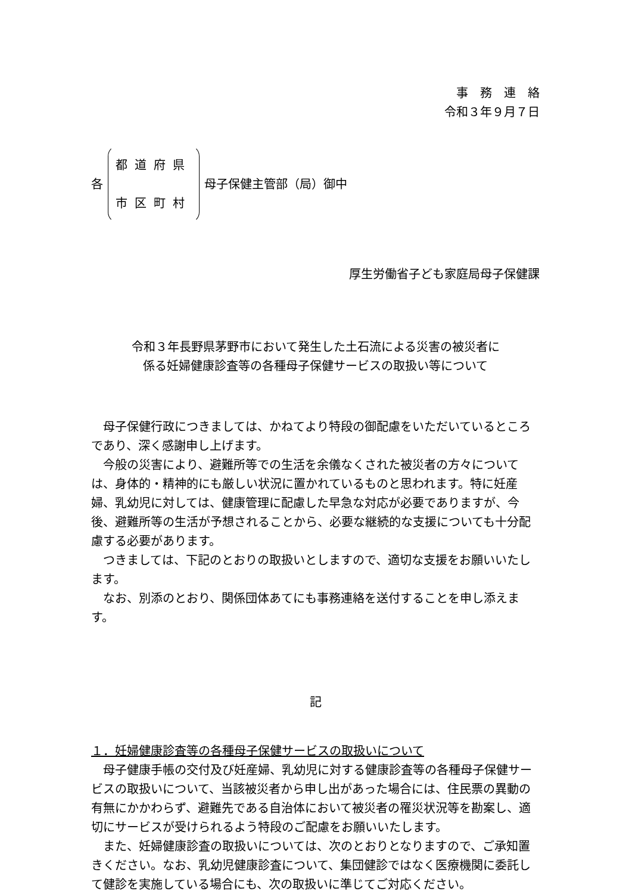事　務　連　絡
令和３年９月７日
各
都道府県
市区町村
母子保健主管部（局）御中
厚生労働省子ども家庭局母子保健課
令和３年長野県茅野市において発生した土石流による災害の被災者に
係る妊婦健康診査等の各種母子保健サービスの取扱い等について
母子保健行政につきましては、かねてより特段の御配慮をいただいているところであり、深く感謝申し上げます。
今般の災害により、避難所等での生活を余儀なくされた被災者の方々については、身体的・精神的にも厳しい状況に置かれているものと思われます。特に妊産婦、乳幼児に対しては、健康管理に配慮した早急な対応が必要でありますが、今後、避難所等の生活が予想されることから、必要な継続的な支援についても十分配慮する必要があります。
つきましては、下記のとおりの取扱いとしますので、適切な支援をお願いいたします。
なお、別添のとおり、関係団体あてにも事務連絡を送付することを申し添えます。
記
１．妊婦健康診査等の各種母子保健サービスの取扱いについて
母子健康手帳の交付及び妊産婦、乳幼児に対する健康診査等の各種母子保健サービスの取扱いについて、当該被災者から申し出があった場合には、住民票の異動の有無にかかわらず、避難先である自治体において被災者の罹災状況等を勘案し、適切にサービスが受けられるよう特段のご配慮をお願いいたします。
また、妊婦健康診査の取扱いについては、次のとおりとなりますので、ご承知置きください。なお、乳幼児健康診査について、集団健診ではなく医療機関に委託して健診を実施している場合にも、次の取扱いに準じてご対応ください。